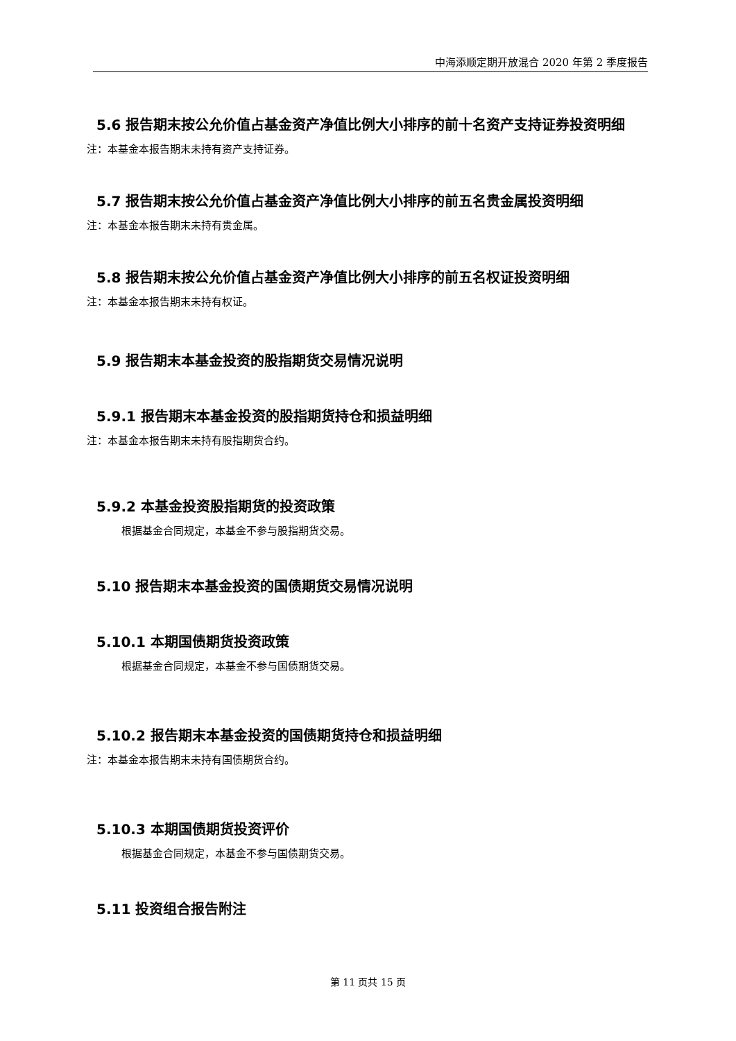中海添顺定期开放混合 2020 年第 2 季度报告
5.6 报告期末按公允价值占基金资产净值比例大小排序的前十名资产支持证券投资明细
注：本基金本报告期末未持有资产支持证券。
5.7 报告期末按公允价值占基金资产净值比例大小排序的前五名贵金属投资明细
注：本基金本报告期末未持有贵金属。
5.8 报告期末按公允价值占基金资产净值比例大小排序的前五名权证投资明细
注：本基金本报告期末未持有权证。
5.9 报告期末本基金投资的股指期货交易情况说明
5.9.1 报告期末本基金投资的股指期货持仓和损益明细
注：本基金本报告期末未持有股指期货合约。
5.9.2 本基金投资股指期货的投资政策
根据基金合同规定，本基金不参与股指期货交易。
5.10 报告期末本基金投资的国债期货交易情况说明
5.10.1 本期国债期货投资政策
根据基金合同规定，本基金不参与国债期货交易。
5.10.2 报告期末本基金投资的国债期货持仓和损益明细
注：本基金本报告期末未持有国债期货合约。
5.10.3 本期国债期货投资评价
根据基金合同规定，本基金不参与国债期货交易。
5.11 投资组合报告附注
第 11 页共 15 页